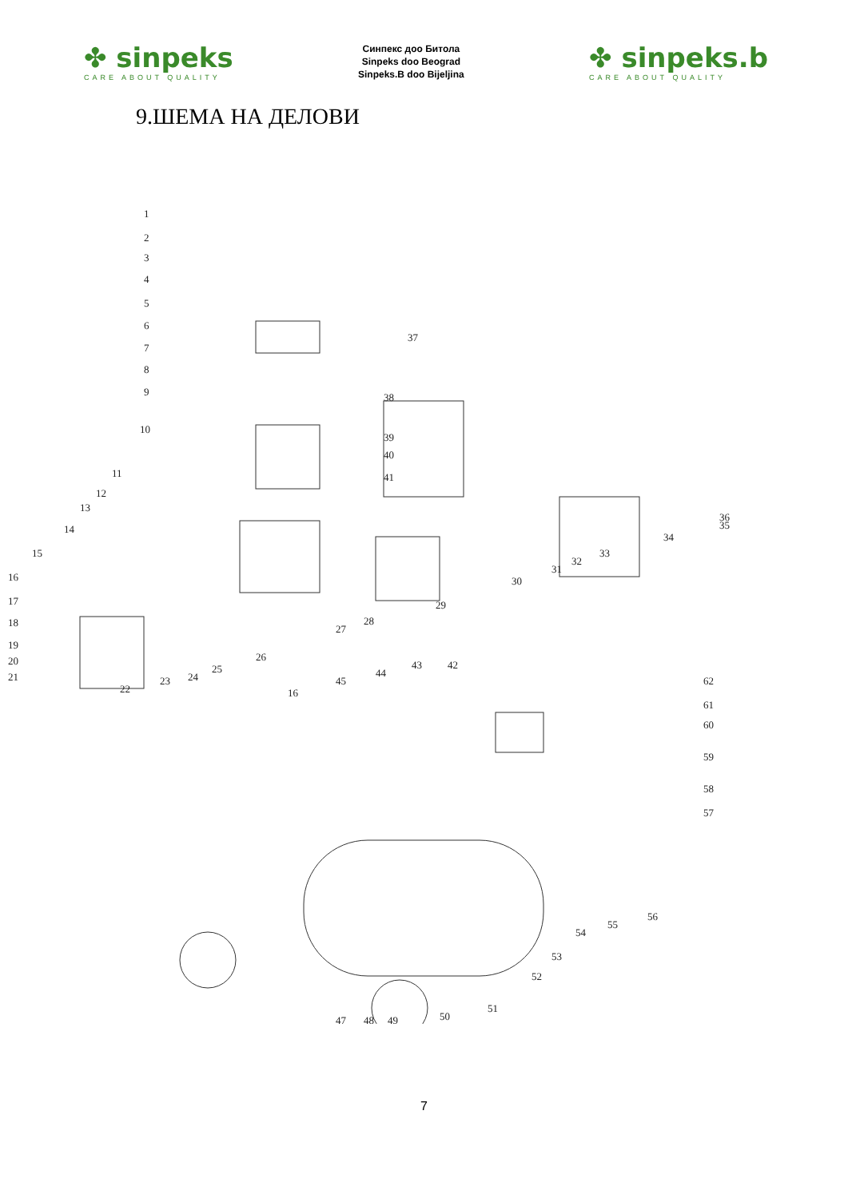✤ sinpeks
CARE ABOUT QUALITY
Синпекс доо Битола
Sinpeks doo Beograd
Sinpeks.B doo Bijeljina
✤ sinpeks.b
CARE ABOUT QUALITY
9.ШЕМА НА ДЕЛОВИ
1
2
3
4
5
6
7
8
9
10
11
12
13
14
15
16
17
18
19
20
21
22
23
24
25
26
27
28
29
30
31
32
33
34
35
36
37
38
39
40
41
42
43
44
45
16
47
48
49
50
51
52
53
54
55
56
57
58
59
60
61
62
7